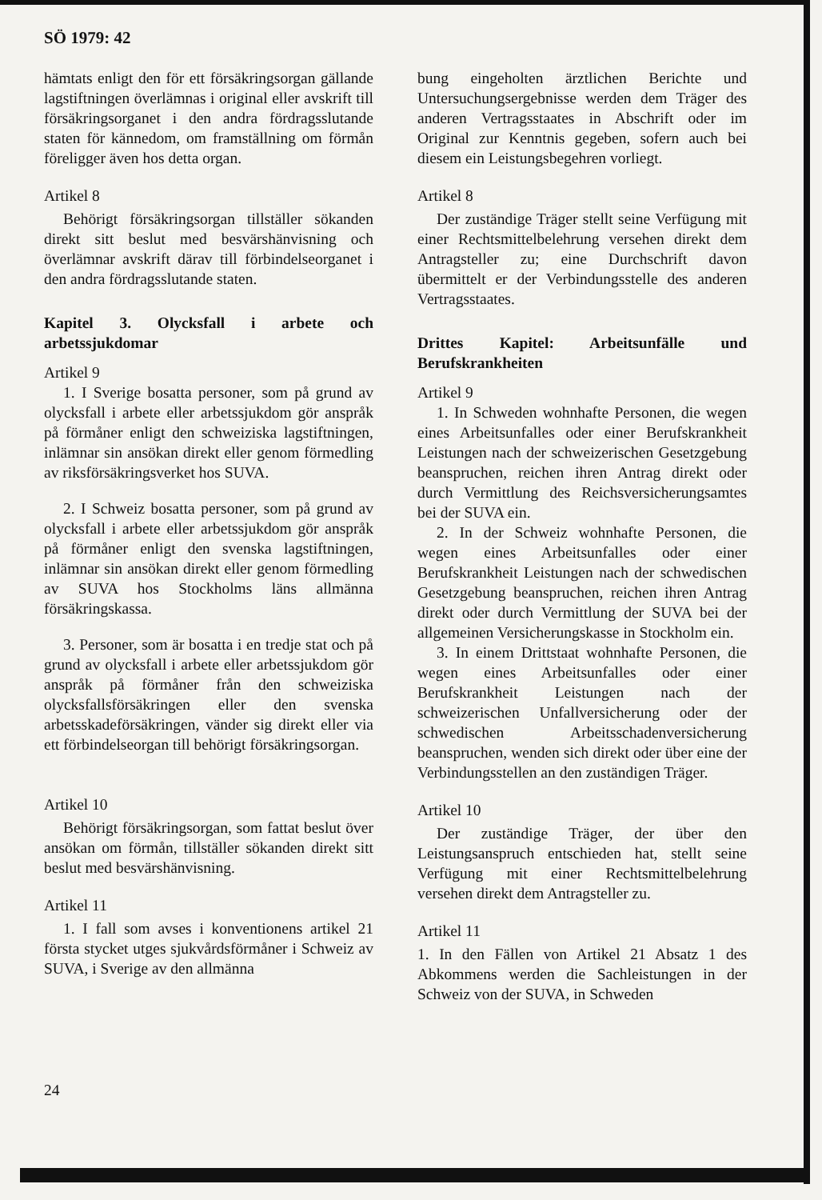SÖ 1979: 42
hämtats enligt den för ett försäkringsorgan gällande lagstiftningen överlämnas i original eller avskrift till försäkringsorganet i den andra fördragsslutande staten för kännedom, om framställning om förmån föreligger även hos detta organ.
Artikel 8
Behörigt försäkringsorgan tillställer sökanden direkt sitt beslut med besvärshänvisning och överlämnar avskrift därav till förbindelseorganet i den andra fördragsslutande staten.
Kapitel 3. Olycksfall i arbete och arbetssjukdomar
Artikel 9
1. I Sverige bosatta personer, som på grund av olycksfall i arbete eller arbetssjukdom gör anspråk på förmåner enligt den schweiziska lagstiftningen, inlämnar sin ansökan direkt eller genom förmedling av riksförsäkringsverket hos SUVA.
2. I Schweiz bosatta personer, som på grund av olycksfall i arbete eller arbetssjukdom gör anspråk på förmåner enligt den svenska lagstiftningen, inlämnar sin ansökan direkt eller genom förmedling av SUVA hos Stockholms läns allmänna försäkringskassa.
3. Personer, som är bosatta i en tredje stat och på grund av olycksfall i arbete eller arbetssjukdom gör anspråk på förmåner från den schweiziska olycksfallsförsäkringen eller den svenska arbetsskadeförsäkringen, vänder sig direkt eller via ett förbindelseorgan till behörigt försäkringsorgan.
Artikel 10
Behörigt försäkringsorgan, som fattat beslut över ansökan om förmån, tillställer sökanden direkt sitt beslut med besvärshänvisning.
Artikel 11
1. I fall som avses i konventionens artikel 21 första stycket utges sjukvårdsförmåner i Schweiz av SUVA, i Sverige av den allmänna
bung eingeholten ärztlichen Berichte und Untersuchungsergebnisse werden dem Träger des anderen Vertragsstaates in Abschrift oder im Original zur Kenntnis gegeben, sofern auch bei diesem ein Leistungsbegehren vorliegt.
Artikel 8
Der zuständige Träger stellt seine Verfügung mit einer Rechtsmittelbelehrung versehen direkt dem Antragsteller zu; eine Durchschrift davon übermittelt er der Verbindungsstelle des anderen Vertragsstaates.
Drittes Kapitel: Arbeitsunfälle und Berufskrankheiten
Artikel 9
1. In Schweden wohnhafte Personen, die wegen eines Arbeitsunfalles oder einer Berufskrankheit Leistungen nach der schweizerischen Gesetzgebung beanspruchen, reichen ihren Antrag direkt oder durch Vermittlung des Reichsversicherungsamtes bei der SUVA ein.
2. In der Schweiz wohnhafte Personen, die wegen eines Arbeitsunfalles oder einer Berufskrankheit Leistungen nach der schwedischen Gesetzgebung beanspruchen, reichen ihren Antrag direkt oder durch Vermittlung der SUVA bei der allgemeinen Versicherungskasse in Stockholm ein.
3. In einem Drittstaat wohnhafte Personen, die wegen eines Arbeitsunfalles oder einer Berufskrankheit Leistungen nach der schweizerischen Unfallversicherung oder der schwedischen Arbeitsschadenversicherung beanspruchen, wenden sich direkt oder über eine der Verbindungsstellen an den zuständigen Träger.
Artikel 10
Der zuständige Träger, der über den Leistungsanspruch entschieden hat, stellt seine Verfügung mit einer Rechtsmittelbelehrung versehen direkt dem Antragsteller zu.
Artikel 11
1. In den Fällen von Artikel 21 Absatz 1 des Abkommens werden die Sachleistungen in der Schweiz von der SUVA, in Schweden
24